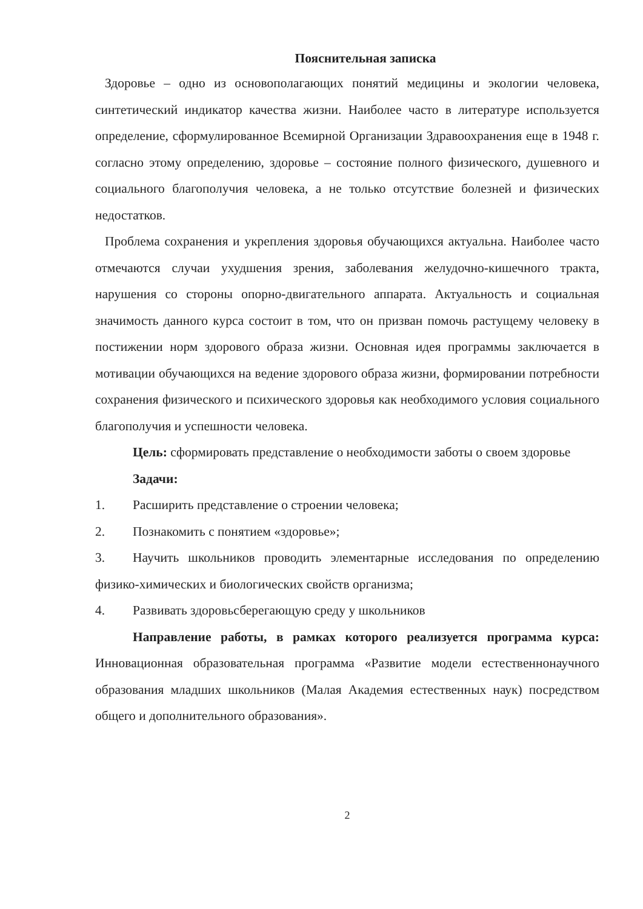Пояснительная записка
Здоровье – одно из основополагающих понятий медицины и экологии человека, синтетический индикатор качества жизни. Наиболее часто в литературе используется определение, сформулированное Всемирной Организации Здравоохранения еще в 1948 г. согласно этому определению, здоровье – состояние полного физического, душевного и социального благополучия человека, а не только отсутствие болезней и физических недостатков.
Проблема сохранения и укрепления здоровья обучающихся актуальна. Наиболее часто отмечаются случаи ухудшения зрения, заболевания желудочно-кишечного тракта, нарушения со стороны опорно-двигательного аппарата. Актуальность и социальная значимость данного курса состоит в том, что он призван помочь растущему человеку в постижении норм здорового образа жизни. Основная идея программы заключается в мотивации обучающихся на ведение здорового образа жизни, формировании потребности сохранения физического и психического здоровья как необходимого условия социального благополучия и успешности человека.
Цель: сформировать представление о необходимости заботы о своем здоровье
Задачи:
1. Расширить представление о строении человека;
2. Познакомить с понятием «здоровье»;
3. Научить школьников проводить элементарные исследования по определению физико-химических и биологических свойств организма;
4. Развивать здоровьсберегающую среду у школьников
Направление работы, в рамках которого реализуется программа курса: Инновационная образовательная программа «Развитие модели естественнонаучного образования младших школьников (Малая Академия естественных наук) посредством общего и дополнительного образования».
2